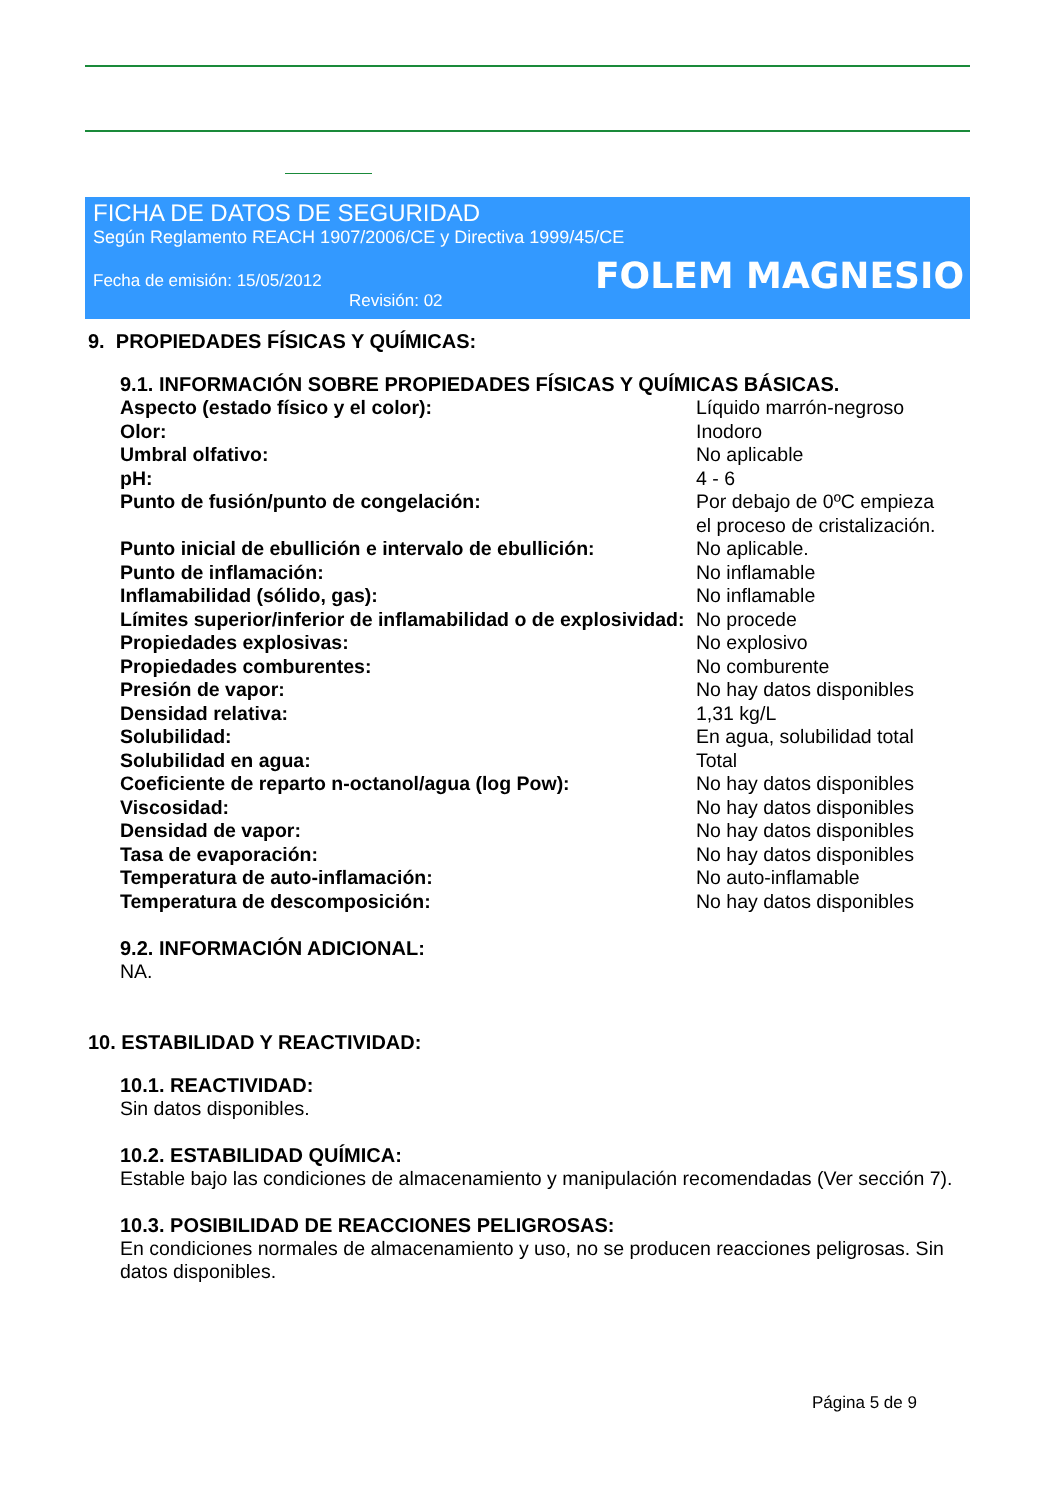FICHA DE DATOS DE SEGURIDAD
Según Reglamento REACH 1907/2006/CE y Directiva 1999/45/CE
Fecha de emisión: 15/05/2012 FOLEM MAGNESIO
Revisión: 02
9. PROPIEDADES FÍSICAS Y QUÍMICAS:
9.1. INFORMACIÓN SOBRE PROPIEDADES FÍSICAS Y QUÍMICAS BÁSICAS.
| Aspecto (estado físico y el color): | Líquido marrón-negroso |
| Olor: | Inodoro |
| Umbral olfativo: | No aplicable |
| pH: | 4 - 6 |
| Punto de fusión/punto de congelación: | Por debajo de 0ºC empieza el proceso de cristalización. |
| Punto inicial de ebullición e intervalo de ebullición: | No aplicable. |
| Punto de inflamación: | No inflamable |
| Inflamabilidad (sólido, gas): | No inflamable |
| Límites superior/inferior de inflamabilidad o de explosividad: | No procede |
| Propiedades explosivas: | No explosivo |
| Propiedades comburentes: | No comburente |
| Presión de vapor: | No hay datos disponibles |
| Densidad relativa: | 1,31 kg/L |
| Solubilidad: | En agua, solubilidad total |
| Solubilidad en agua: | Total |
| Coeficiente de reparto n-octanol/agua (log Pow): | No hay datos disponibles |
| Viscosidad: | No hay datos disponibles |
| Densidad de vapor: | No hay datos disponibles |
| Tasa de evaporación: | No hay datos disponibles |
| Temperatura de auto-inflamación: | No auto-inflamable |
| Temperatura de descomposición: | No hay datos disponibles |
9.2. INFORMACIÓN ADICIONAL:
NA.
10. ESTABILIDAD Y REACTIVIDAD:
10.1. REACTIVIDAD:
Sin datos disponibles.
10.2. ESTABILIDAD QUÍMICA:
Estable bajo las condiciones de almacenamiento y manipulación recomendadas (Ver sección 7).
10.3. POSIBILIDAD DE REACCIONES PELIGROSAS:
En condiciones normales de almacenamiento y uso, no se producen reacciones peligrosas. Sin datos disponibles.
Página 5 de 9